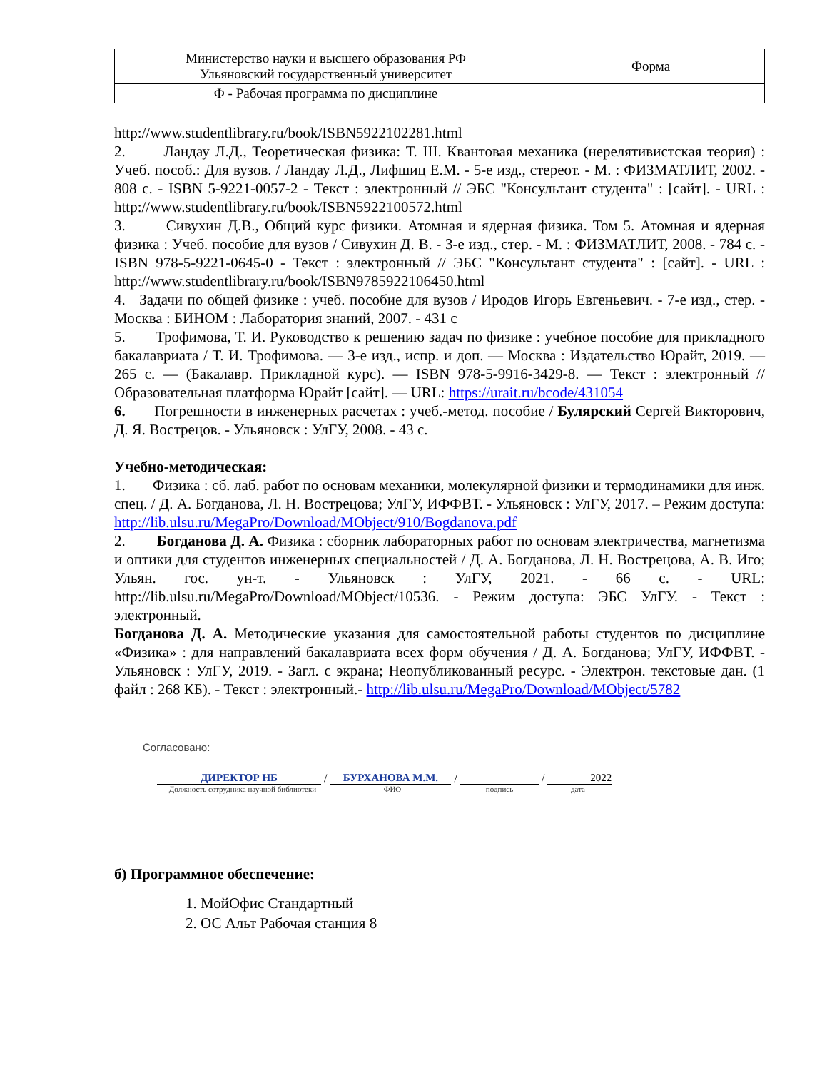| Министерство науки и высшего образования РФ Ульяновский государственный университет | Форма |
| Ф - Рабочая программа по дисциплине | |
http://www.studentlibrary.ru/book/ISBN5922102281.html
2. Ландау Л.Д., Теоретическая физика: Т. III. Квантовая механика (нерелятивистская теория) : Учеб. пособ.: Для вузов. / Ландау Л.Д., Лифшиц Е.М. - 5-е изд., стереот. - М. : ФИЗМАТЛИТ, 2002. - 808 с. - ISBN 5-9221-0057-2 - Текст : электронный // ЭБС "Консультант студента" : [сайт]. - URL : http://www.studentlibrary.ru/book/ISBN5922100572.html
3. Сивухин Д.В., Общий курс физики. Атомная и ядерная физика. Том 5. Атомная и ядерная физика : Учеб. пособие для вузов / Сивухин Д. В. - 3-е изд., стер. - М. : ФИЗМАТЛИТ, 2008. - 784 с. - ISBN 978-5-9221-0645-0 - Текст : электронный // ЭБС "Консультант студента" : [сайт]. - URL : http://www.studentlibrary.ru/book/ISBN9785922106450.html
4. Задачи по общей физике : учеб. пособие для вузов / Иродов Игорь Евгеньевич. - 7-е изд., стер. - Москва : БИНОМ : Лаборатория знаний, 2007. - 431 с
5. Трофимова, Т. И. Руководство к решению задач по физике : учебное пособие для прикладного бакалавриата / Т. И. Трофимова. — 3-е изд., испр. и доп. — Москва : Издательство Юрайт, 2019. — 265 с. — (Бакалавр. Прикладной курс). — ISBN 978-5-9916-3429-8. — Текст : электронный // Образовательная платформа Юрайт [сайт]. — URL: https://urait.ru/bcode/431054
6. Погрешности в инженерных расчетах : учеб.-метод. пособие / Булярский Сергей Викторович, Д. Я. Вострецов. - Ульяновск : УлГУ, 2008. - 43 с.
Учебно-методическая:
1. Физика : сб. лаб. работ по основам механики, молекулярной физики и термодинамики для инж. спец. / Д. А. Богданова, Л. Н. Вострецова; УлГУ, ИФФВТ. - Ульяновск : УлГУ, 2017. – Режим доступа: http://lib.ulsu.ru/MegaPro/Download/MObject/910/Bogdanova.pdf
2. Богданова Д. А. Физика : сборник лабораторных работ по основам электричества, магнетизма и оптики для студентов инженерных специальностей / Д. А. Богданова, Л. Н. Вострецова, А. В. Иго; Ульян. гос. ун-т. - Ульяновск : УлГУ, 2021. - 66 с. - URL: http://lib.ulsu.ru/MegaPro/Download/MObject/10536. - Режим доступа: ЭБС УлГУ. - Текст : электронный.
Богданова Д. А. Методические указания для самостоятельной работы студентов по дисциплине «Физика» : для направлений бакалавриата всех форм обучения / Д. А. Богданова; УлГУ, ИФФВТ. - Ульяновск : УлГУ, 2019. - Загл. с экрана; Неопубликованный ресурс. - Электрон. текстовые дан. (1 файл : 268 КБ). - Текст : электронный.- http://lib.ulsu.ru/MegaPro/Download/MObject/5782
Согласовано:
ДИРЕКТОР НБ
/
БУРХАНОВА М.М.
/
/
2022
Должность сотрудника научной библиотеки
ФИО подпись дата
б) Программное обеспечение:
1. МойОфис Стандартный
2. ОС Альт Рабочая станция 8